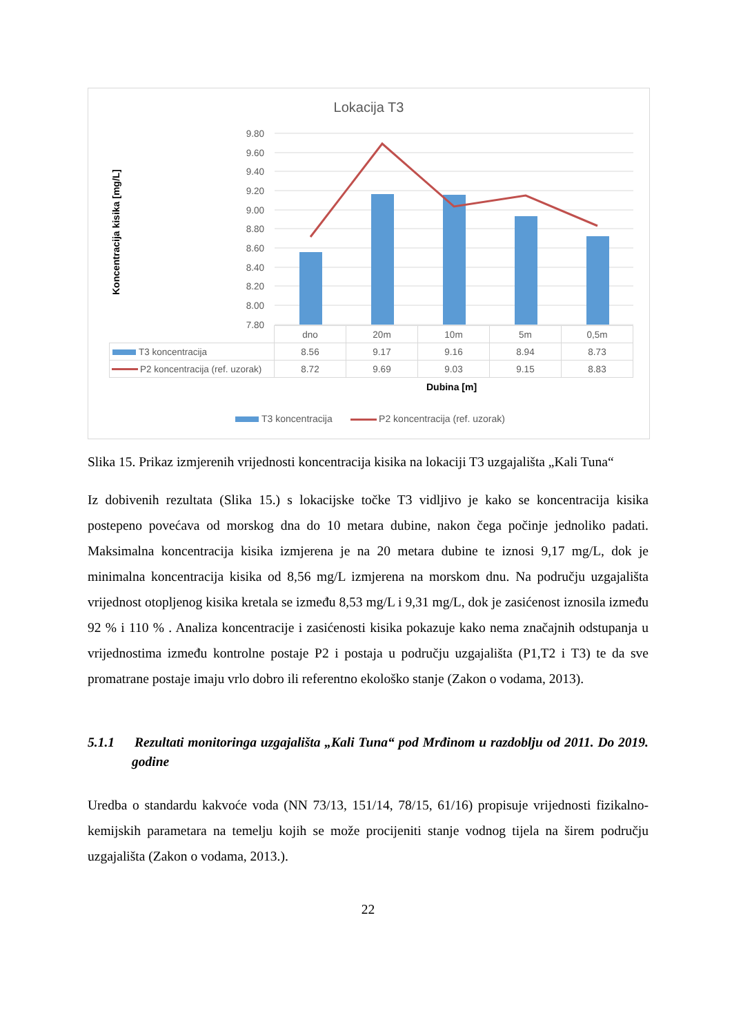Lokacija T3
Koncentracija kisika [mg/L]
9.80
9.60
9.40
9.20
9.00
8.80
8.60
8.40
8.20
8.00
7.80
| | dno | 20m | 10m | 5m | 0,5m |
| T3 koncentracija | 8.56 | 9.17 | 9.16 | 8.94 | 8.73 |
| P2 koncentracija (ref. uzorak) | 8.72 | 9.69 | 9.03 | 9.15 | 8.83 |
Dubina [m]
T3 koncentracija P2 koncentracija (ref. uzorak)
Slika 15. Prikaz izmjerenih vrijednosti koncentracija kisika na lokaciji T3 uzgajališta „Kali Tuna“
Iz dobivenih rezultata (Slika 15.) s lokacijske točke T3 vidljivo je kako se koncentracija kisika postepeno povećava od morskog dna do 10 metara dubine, nakon čega počinje jednoliko padati. Maksimalna koncentracija kisika izmjerena je na 20 metara dubine te iznosi 9,17 mg/L, dok je minimalna koncentracija kisika od 8,56 mg/L izmjerena na morskom dnu. Na području uzgajališta vrijednost otopljenog kisika kretala se između 8,53 mg/L i 9,31 mg/L, dok je zasićenost iznosila između 92 % i 110 % . Analiza koncentracije i zasićenosti kisika pokazuje kako nema značajnih odstupanja u vrijednostima između kontrolne postaje P2 i postaja u području uzgajališta (P1,T2 i T3) te da sve promatrane postaje imaju vrlo dobro ili referentno ekološko stanje (Zakon o vodama, 2013).
5.1.1 Rezultati monitoringa uzgajališta „Kali Tuna“ pod Mrđinom u razdoblju od 2011. Do 2019. godine
Uredba o standardu kakvoće voda (NN 73/13, 151/14, 78/15, 61/16) propisuje vrijednosti fizikalno-kemijskih parametara na temelju kojih se može procijeniti stanje vodnog tijela na širem području uzgajališta (Zakon o vodama, 2013.).
22